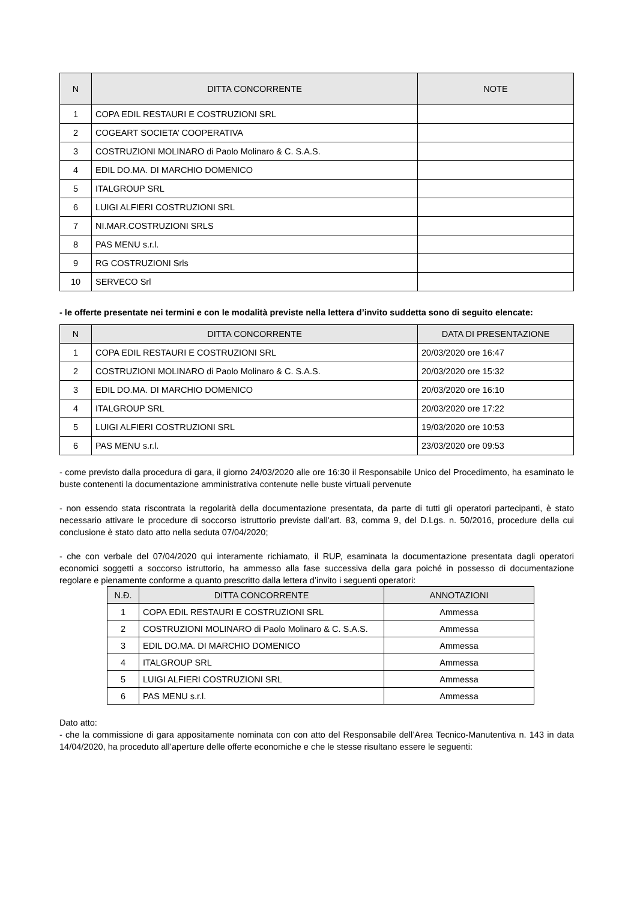| N | DITTA CONCORRENTE | NOTE |
| --- | --- | --- |
| 1 | COPA EDIL RESTAURI E COSTRUZIONI SRL | |
| 2 | COGEART SOCIETA’ COOPERATIVA | |
| 3 | COSTRUZIONI MOLINARO di Paolo Molinaro & C. S.A.S. | |
| 4 | EDIL DO.MA. DI MARCHIO DOMENICO | |
| 5 | ITALGROUP SRL | |
| 6 | LUIGI ALFIERI COSTRUZIONI SRL | |
| 7 | NI.MAR.COSTRUZIONI SRLS | |
| 8 | PAS MENU s.r.l. | |
| 9 | RG COSTRUZIONI Srls | |
| 10 | SERVECO Srl | |
- le offerte presentate nei termini e con le modalità previste nella lettera d’invito suddetta sono di seguito elencate:
| N | DITTA CONCORRENTE | DATA DI PRESENTAZIONE |
| --- | --- | --- |
| 1 | COPA EDIL RESTAURI E COSTRUZIONI SRL | 20/03/2020 ore 16:47 |
| 2 | COSTRUZIONI MOLINARO di Paolo Molinaro & C. S.A.S. | 20/03/2020 ore 15:32 |
| 3 | EDIL DO.MA. DI MARCHIO DOMENICO | 20/03/2020 ore 16:10 |
| 4 | ITALGROUP SRL | 20/03/2020 ore 17:22 |
| 5 | LUIGI ALFIERI COSTRUZIONI SRL | 19/03/2020 ore 10:53 |
| 6 | PAS MENU s.r.l. | 23/03/2020 ore 09:53 |
- come previsto dalla procedura di gara, il giorno 24/03/2020 alle ore 16:30 il Responsabile Unico del Procedimento, ha esaminato le buste contenenti la documentazione amministrativa contenute nelle buste virtuali pervenute
- non essendo stata riscontrata la regolarità della documentazione presentata, da parte di tutti gli operatori partecipanti, è stato necessario attivare le procedure di soccorso istruttorio previste dall'art. 83, comma 9, del D.Lgs. n. 50/2016, procedure della cui conclusione è stato dato atto nella seduta 07/04/2020;
- che con verbale del 07/04/2020 qui interamente richiamato, il RUP, esaminata la documentazione presentata dagli operatori economici soggetti a soccorso istruttorio, ha ammesso alla fase successiva della gara poiché in possesso di documentazione regolare e pienamente conforme a quanto prescritto dalla lettera d’invito i seguenti operatori:
| N.Đ. | DITTA CONCORRENTE | ANNOTAZIONI |
| --- | --- | --- |
| 1 | COPA EDIL RESTAURI E COSTRUZIONI SRL | Ammessa |
| 2 | COSTRUZIONI MOLINARO di Paolo Molinaro & C. S.A.S. | Ammessa |
| 3 | EDIL DO.MA. DI MARCHIO DOMENICO | Ammessa |
| 4 | ITALGROUP SRL | Ammessa |
| 5 | LUIGI ALFIERI COSTRUZIONI SRL | Ammessa |
| 6 | PAS MENU s.r.l. | Ammessa |
Dato atto:
- che la commissione di gara appositamente nominata con con atto del Responsabile dell’Area Tecnico-Manutentiva n. 143 in data 14/04/2020, ha proceduto all’aperture delle offerte economiche e che le stesse risultano essere le seguenti: